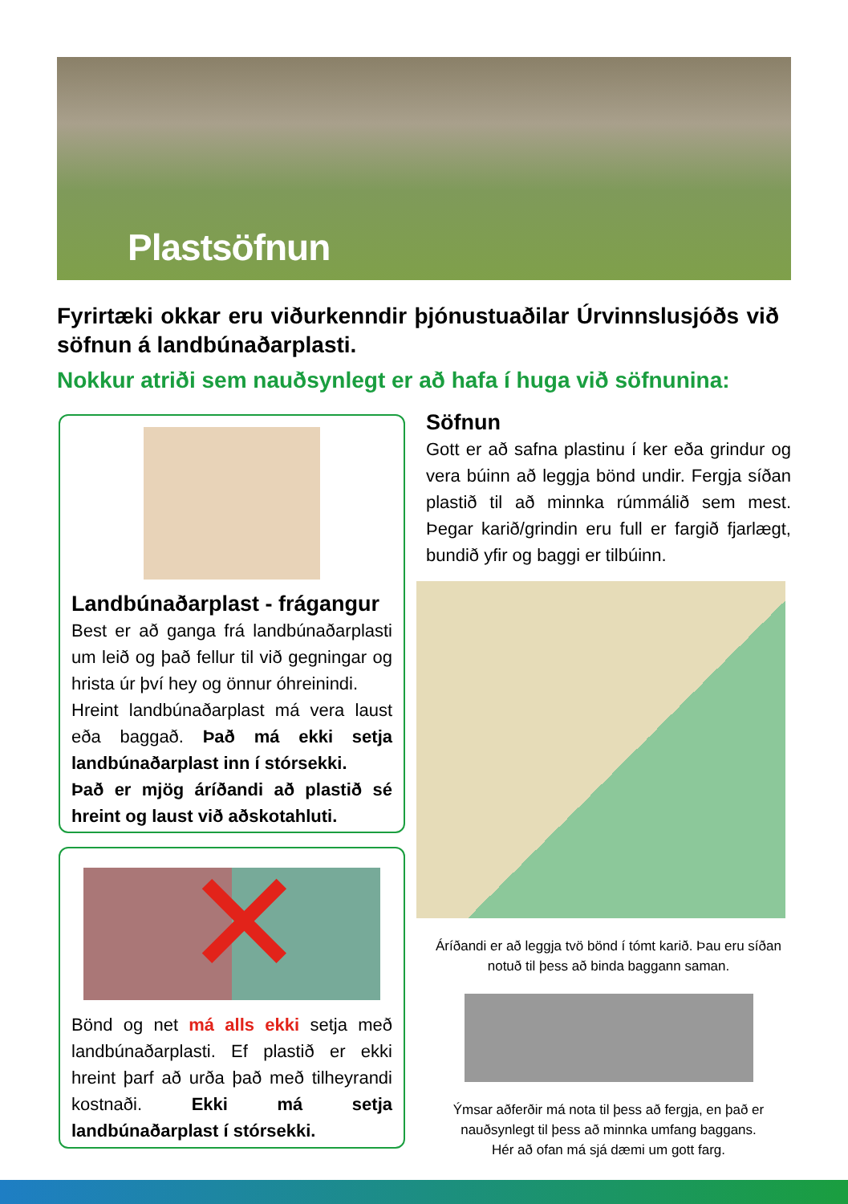Plastsöfnun
Fyrirtæki okkar eru viðurkenndir þjónustuaðilar Úrvinnslusjóðs við söfnun á landbúnaðarplasti.
Nokkur atriði sem nauðsynlegt er að hafa í huga við söfnunina:
Landbúnaðarplast - frágangur
Best er að ganga frá landbúnaðarplasti um leið og það fellur til við gegningar og hrista úr því hey og önnur óhreinindi.
Hreint landbúnaðarplast má vera laust eða baggað. Það má ekki setja landbúnaðar­plast inn í stórsekki.
Það er mjög áríðandi að plastið sé hreint og laust við aðskotahluti.
✕
Bönd og net má alls ekki setja með land­búnaðarplasti. Ef plastið er ekki hreint þarf að urða það með tilheyrandi kostnaði. Ekki má setja landbúnaðarplast í stór­sekki.
Söfnun
Gott er að safna plastinu í ker eða grindur og vera búinn að leggja bönd undir. Fergja síðan plastið til að minnka rúmmálið sem mest. Þegar karið/grindin eru full er fargið fjarlægt, bundið yfir og baggi er tilbúinn.
Áríðandi er að leggja tvö bönd í tómt karið. Þau eru síðan notuð til þess að binda baggann saman.
Ýmsar aðferðir má nota til þess að fergja, en það er nauðsynlegt til þess að minnka umfang baggans.
Hér að ofan má sjá dæmi um gott farg.